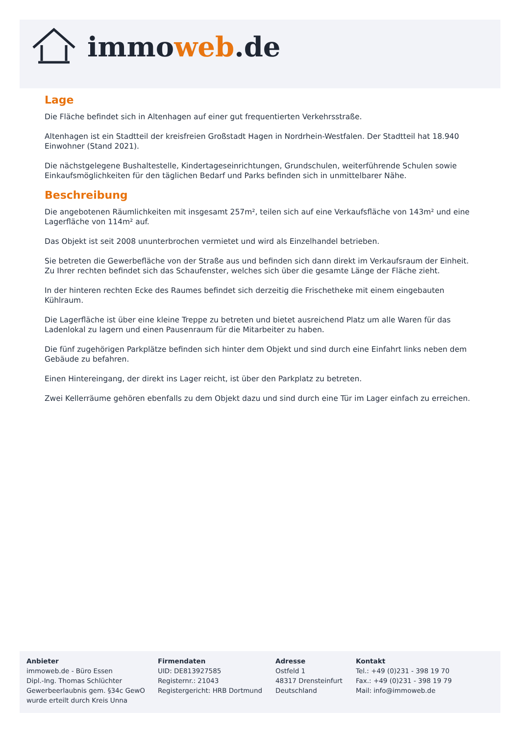immoweb.de
Lage
Die Fläche befindet sich in Altenhagen auf einer gut frequentierten Verkehrsstraße.
Altenhagen ist ein Stadtteil der kreisfreien Großstadt Hagen in Nordrhein-Westfalen. Der Stadtteil hat 18.940 Einwohner (Stand 2021).
Die nächstgelegene Bushaltestelle, Kindertageseinrichtungen, Grundschulen, weiterführende Schulen sowie Einkaufsmöglichkeiten für den täglichen Bedarf und Parks befinden sich in unmittelbarer Nähe.
Beschreibung
Die angebotenen Räumlichkeiten mit insgesamt 257m², teilen sich auf eine Verkaufsfläche von 143m² und eine Lagerfläche von 114m² auf.
Das Objekt ist seit 2008 ununterbrochen vermietet und wird als Einzelhandel betrieben.
Sie betreten die Gewerbefläche von der Straße aus und befinden sich dann direkt im Verkaufsraum der Einheit. Zu Ihrer rechten befindet sich das Schaufenster, welches sich über die gesamte Länge der Fläche zieht.
In der hinteren rechten Ecke des Raumes befindet sich derzeitig die Frischetheke mit einem eingebauten Kühlraum.
Die Lagerfläche ist über eine kleine Treppe zu betreten und bietet ausreichend Platz um alle Waren für das Ladenlokal zu lagern und einen Pausenraum für die Mitarbeiter zu haben.
Die fünf zugehörigen Parkplätze befinden sich hinter dem Objekt und sind durch eine Einfahrt links neben dem Gebäude zu befahren.
Einen Hintereingang, der direkt ins Lager reicht, ist über den Parkplatz zu betreten.
Zwei Kellerräume gehören ebenfalls zu dem Objekt dazu und sind durch eine Tür im Lager einfach zu erreichen.
Anbieter
immoweb.de - Büro Essen
Dipl.-Ing. Thomas Schlüchter
Gewerbeerlaubnis gem. §34c GewO
wurde erteilt durch Kreis Unna
Firmendaten
UID: DE813927585
Registernr.: 21043
Registergericht: HRB Dortmund
Adresse
Ostfeld 1
48317 Drensteinfurt
Deutschland
Kontakt
Tel.: +49 (0)231 - 398 19 70
Fax.: +49 (0)231 - 398 19 79
Mail: info@immoweb.de